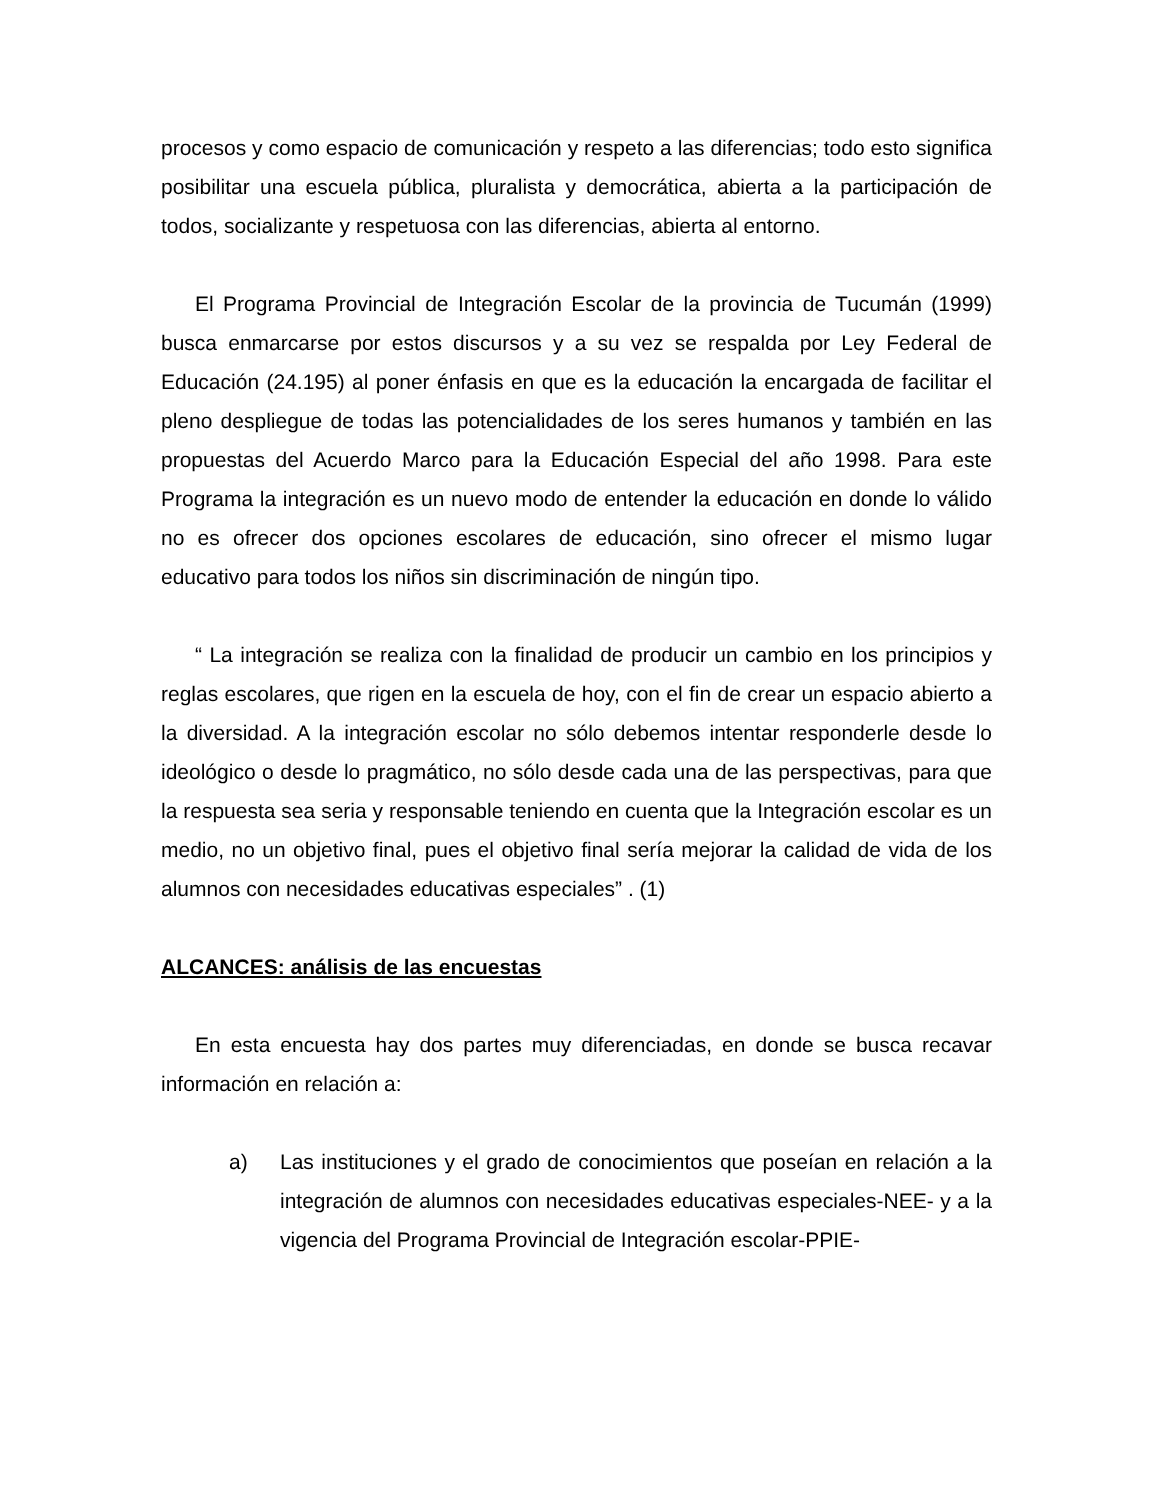procesos y como espacio de comunicación y respeto a las diferencias; todo esto significa posibilitar una escuela pública, pluralista y democrática, abierta a la participación de todos, socializante y respetuosa con las diferencias, abierta al entorno.
El Programa Provincial de Integración Escolar de la provincia de Tucumán (1999) busca enmarcarse por estos discursos y a su vez se respalda por Ley Federal de Educación (24.195) al poner énfasis en que es la educación la encargada de facilitar el pleno despliegue de todas las potencialidades de los seres humanos y también en las propuestas del Acuerdo Marco para la Educación Especial del año 1998. Para este Programa la integración es un nuevo modo de entender la educación en donde lo válido no es ofrecer dos opciones escolares de educación, sino ofrecer el mismo lugar educativo para todos los niños sin discriminación de ningún tipo.
“ La integración se realiza con la finalidad de producir un cambio en los principios y reglas escolares, que rigen en la escuela de hoy, con el fin de crear un espacio abierto a la diversidad. A la integración escolar no sólo debemos intentar responderle desde lo ideológico o desde lo pragmático, no sólo desde cada una de las perspectivas, para que la respuesta sea seria y responsable teniendo en cuenta que la Integración escolar es un medio, no un objetivo final, pues el objetivo final sería mejorar la calidad de vida de los alumnos con necesidades educativas especiales” . (1)
ALCANCES: análisis de las encuestas
En esta encuesta hay dos partes muy diferenciadas, en donde se busca recavar información en relación a:
a) Las instituciones y el grado de conocimientos que poseían en relación a la integración de alumnos con necesidades educativas especiales-NEE- y a la vigencia del Programa Provincial de Integración escolar-PPIE-